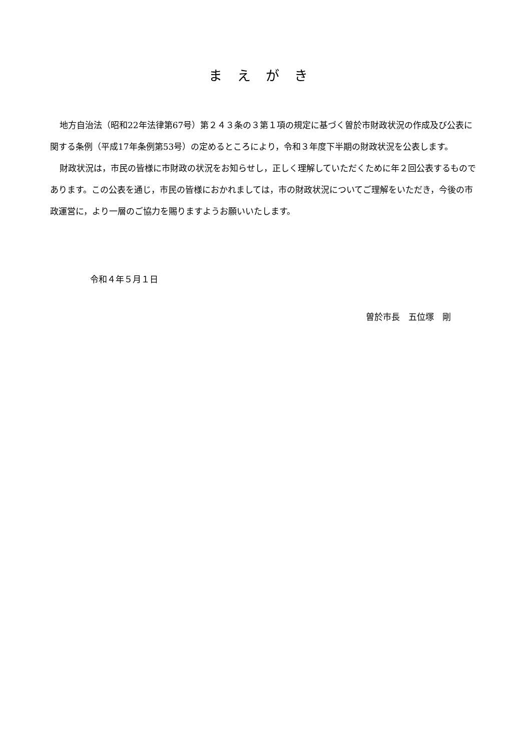まえがき
地方自治法（昭和22年法律第67号）第２４３条の３第１項の規定に基づく曽於市財政状況の作成及び公表に関する条例（平成17年条例第53号）の定めるところにより，令和３年度下半期の財政状況を公表します。
財政状況は，市民の皆様に市財政の状況をお知らせし，正しく理解していただくために年２回公表するものであります。この公表を通じ，市民の皆様におかれましては，市の財政状況についてご理解をいただき，今後の市政運営に，より一層のご協力を賜りますようお願いいたします。
令和４年５月１日
曽於市長　五位塚　剛